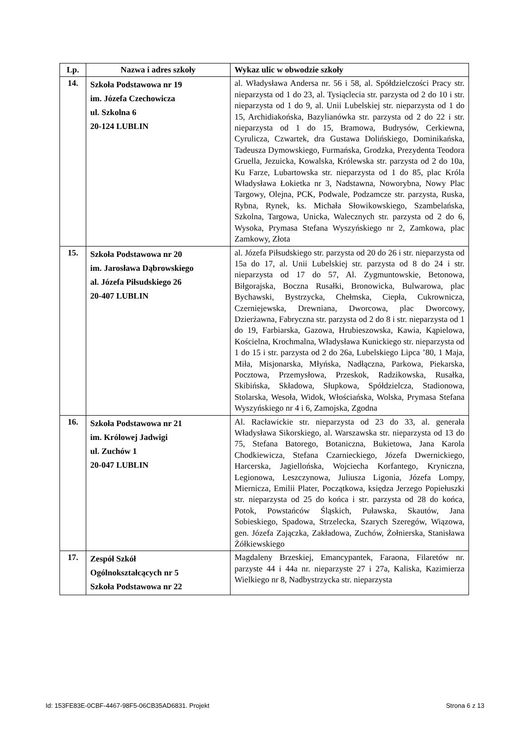| Lp. | Nazwa i adres szkoły | Wykaz ulic w obwodzie szkoły |
| --- | --- | --- |
| 14. | Szkoła Podstawowa nr 19 im. Józefa Czechowicza ul. Szkolna 6 20-124 LUBLIN | al. Władysława Andersa nr. 56 i 58, al. Spółdzielczości Pracy str. nieparzysta od 1 do 23, al. Tysiąclecia str. parzysta od 2 do 10 i str. nieparzysta od 1 do 9, al. Unii Lubelskiej str. nieparzysta od 1 do 15, Archidiakońska, Bazylianówka str. parzysta od 2 do 22 i str. nieparzysta od 1 do 15, Bramowa, Budrysów, Cerkiewna, Cyrulicza, Czwartek, dra Gustawa Dolińskiego, Dominikańska, Tadeusza Dymowskiego, Furmańska, Grodzka, Prezydenta Teodora Gruella, Jezuicka, Kowalska, Królewska str. parzysta od 2 do 10a, Ku Farze, Lubartowska str. nieparzysta od 1 do 85, plac Króla Władysława Łokietka nr 3, Nadstawna, Noworybna, Nowy Plac Targowy, Olejna, PCK, Podwale, Podzamcze str. parzysta, Ruska, Rybna, Rynek, ks. Michała Słowikowskiego, Szambelańska, Szkolna, Targowa, Unicka, Walecznych str. parzysta od 2 do 6, Wysoka, Prymasa Stefana Wyszyńskiego nr 2, Zamkowa, plac Zamkowy, Złota |
| 15. | Szkoła Podstawowa nr 20 im. Jarosława Dąbrowskiego al. Józefa Piłsudskiego 26 20-407 LUBLIN | al. Józefa Piłsudskiego str. parzysta od 20 do 26 i str. nieparzysta od 15a do 17, al. Unii Lubelskiej str. parzysta od 8 do 24 i str. nieparzysta od 17 do 57, Al. Zygmuntowskie, Betonowa, Biłgorajska, Boczna Rusałki, Bronowicka, Bulwarowa, plac Bychawski, Bystrzycka, Chełmska, Ciepła, Cukrownicza, Czerniejewska, Drewniana, Dworcowa, plac Dworcowy, Dzierżawna, Fabryczna str. parzysta od 2 do 8 i str. nieparzysta od 1 do 19, Farbiarska, Gazowa, Hrubieszowska, Kawia, Kąpielowa, Kościelna, Krochmalna, Władysława Kunickiego str. nieparzysta od 1 do 15 i str. parzysta od 2 do 26a, Lubelskiego Lipca ’80, 1 Maja, Miła, Misjonarska, Młyńska, Nadłączna, Parkowa, Piekarska, Pocztowa, Przemysłowa, Przeskok, Radzikowska, Rusałka, Skibińska, Składowa, Słupkowa, Spółdzielcza, Stadionowa, Stolarska, Wesoła, Widok, Włościańska, Wolska, Prymasa Stefana Wyszyńskiego nr 4 i 6, Zamojska, Zgodna |
| 16. | Szkoła Podstawowa nr 21 im. Królowej Jadwigi ul. Zuchów 1 20-047 LUBLIN | Al. Racławickie str. nieparzysta od 23 do 33, al. generała Władysława Sikorskiego, al. Warszawska str. nieparzysta od 13 do 75, Stefana Batorego, Botaniczna, Bukietowa, Jana Karola Chodkiewicza, Stefana Czarnieckiego, Józefa Dwernickiego, Harcerska, Jagiellońska, Wojciecha Korfantego, Kryniczna, Legionowa, Leszczynowa, Juliusza Ligonia, Józefa Lompy, Miernicza, Emilii Plater, Początkowa, księdza Jerzego Popiełuszki str. nieparzysta od 25 do końca i str. parzysta od 28 do końca, Potok, Powstańców Śląskich, Puławska, Skautów, Jana Sobieskiego, Spadowa, Strzelecka, Szarych Szeregów, Wiązowa, gen. Józefa Zajączka, Zakładowa, Zuchów, Żołnierska, Stanisława Żółkiewskiego |
| 17. | Zespół Szkół Ogólnokształcących nr 5 Szkoła Podstawowa nr 22 | Magdaleny Brzeskiej, Emancypantek, Faraona, Filaretów nr. parzyste 44 i 44a nr. nieparzyste 27 i 27a, Kaliska, Kazimierza Wielkiego nr 8, Nadbystrzycka str. nieparzysta |
Id: 153FE83E-0CBF-4467-98F5-06CB35AD6831. Projekt Strona 6 z 13